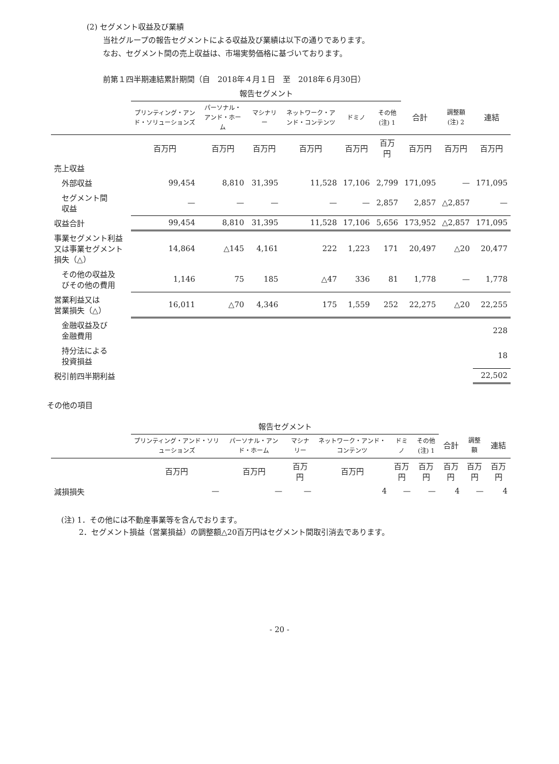(2) セグメント収益及び業績
当社グループの報告セグメントによる収益及び業績は以下の通りであります。
なお、セグメント間の売上収益は、市場実勢価格に基づいております。
前第１四半期連結累計期間（自　2018年４月１日　至　2018年６月30日）
| | 報告セグメント | | | | | | | | |
| --- | --- | --- | --- | --- | --- | --- | --- | --- | --- |
| | プリンティング・アンド・ソリューションズ | パーソナル・アンド・ホーム | マシナリー | ネットワーク・アンド・コンテンツ | ドミノ | その他 (注) 1 | 合計 | 調整額 (注) 2 | 連結 |
| | 百万円 | 百万円 | 百万円 | 百万円 | 百万円 | 百万円 | 百万円 | 百万円 | 百万円 |
| 売上収益 | | | | | | | | | |
| 外部収益 | 99,454 | 8,810 | 31,395 | 11,528 | 17,106 | 2,799 | 171,095 | — | 171,095 |
| セグメント間 収益 | — | — | — | — | — | 2,857 | 2,857 | △2,857 | — |
| 収益合計 | 99,454 | 8,810 | 31,395 | 11,528 | 17,106 | 5,656 | 173,952 | △2,857 | 171,095 |
| 事業セグメント利益又は事業セグメント損失（△） | 14,864 | △145 | 4,161 | 222 | 1,223 | 171 | 20,497 | △20 | 20,477 |
| その他の収益及 びその他の費用 | 1,146 | 75 | 185 | △47 | 336 | 81 | 1,778 | — | 1,778 |
| 営業利益又は 営業損失（△） | 16,011 | △70 | 4,346 | 175 | 1,559 | 252 | 22,275 | △20 | 22,255 |
| 金融収益及び 金融費用 | | | | | | | | | 228 |
| 持分法による 投資損益 | | | | | | | | | 18 |
| 税引前四半期利益 | | | | | | | | | 22,502 |
その他の項目
| | 報告セグメント | | | | | | | | |
| --- | --- | --- | --- | --- | --- | --- | --- | --- | --- |
| | プリンティング・アンド・ソリューションズ | パーソナル・アンド・ホーム | マシナリー | ネットワーク・アンド・コンテンツ | ドミノ | その他 (注) 1 | 合計 | 調整額 | 連結 |
| | 百万円 | 百万円 | 百万円 | 百万円 | 百万円 | 百万円 | 百万円 | 百万円 | 百万円 |
| 減損損失 | — | — | — | 4 | — | — | 4 | — | 4 |
(注) 1．その他には不動産事業等を含んでおります。
　　 2．セグメント損益（営業損益）の調整額△20百万円はセグメント間取引消去であります。
- 20 -